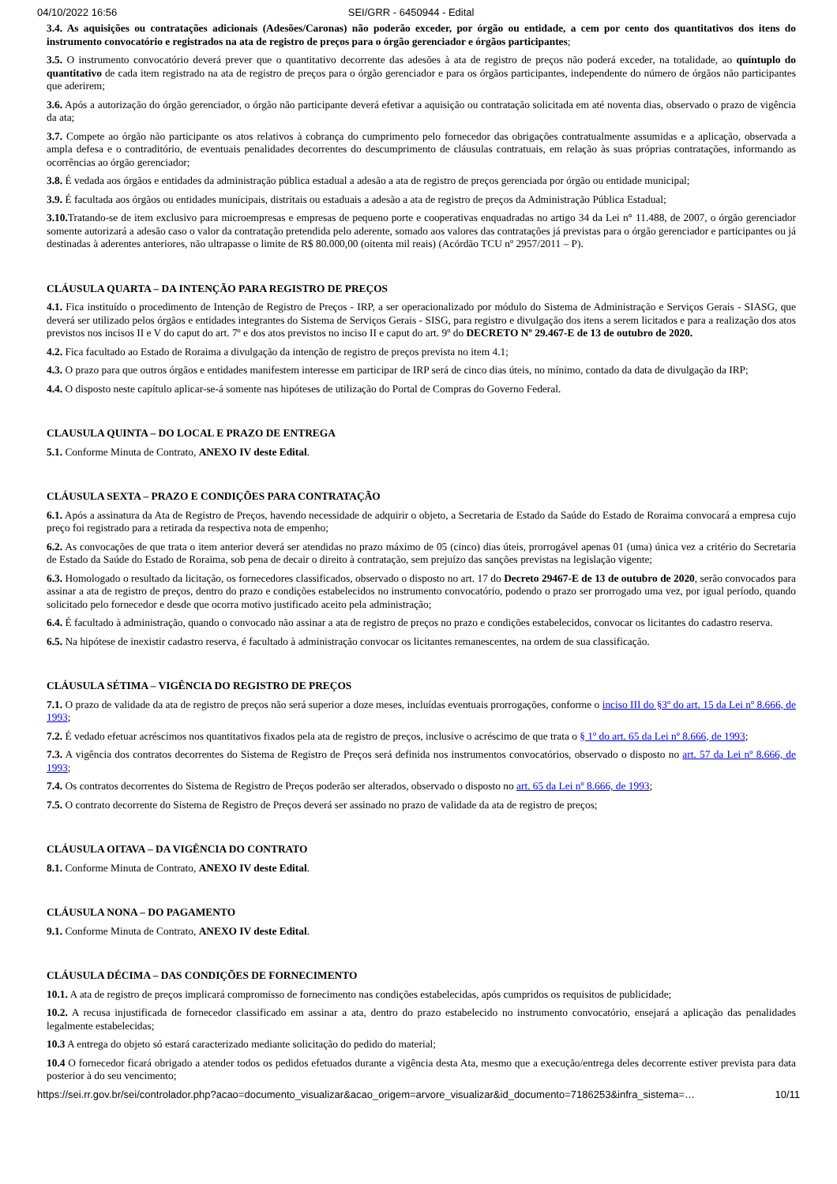04/10/2022 16:56 SEI/GRR - 6450944 - Edital
3.4. As aquisições ou contratações adicionais (Adesões/Caronas) não poderão exceder, por órgão ou entidade, a cem por cento dos quantitativos dos itens do instrumento convocatório e registrados na ata de registro de preços para o órgão gerenciador e órgãos participantes;
3.5. O instrumento convocatório deverá prever que o quantitativo decorrente das adesões à ata de registro de preços não poderá exceder, na totalidade, ao quíntuplo do quantitativo de cada item registrado na ata de registro de preços para o órgão gerenciador e para os órgãos participantes, independente do número de órgãos não participantes que aderirem;
3.6. Após a autorização do órgão gerenciador, o órgão não participante deverá efetivar a aquisição ou contratação solicitada em até noventa dias, observado o prazo de vigência da ata;
3.7. Compete ao órgão não participante os atos relativos à cobrança do cumprimento pelo fornecedor das obrigações contratualmente assumidas e a aplicação, observada a ampla defesa e o contraditório, de eventuais penalidades decorrentes do descumprimento de cláusulas contratuais, em relação às suas próprias contratações, informando as ocorrências ao órgão gerenciador;
3.8. É vedada aos órgãos e entidades da administração pública estadual a adesão a ata de registro de preços gerenciada por órgão ou entidade municipal;
3.9. É facultada aos órgãos ou entidades municipais, distritais ou estaduais a adesão a ata de registro de preços da Administração Pública Estadual;
3.10. Tratando-se de item exclusivo para microempresas e empresas de pequeno porte e cooperativas enquadradas no artigo 34 da Lei n° 11.488, de 2007, o órgão gerenciador somente autorizará a adesão caso o valor da contratação pretendida pelo aderente, somado aos valores das contratações já previstas para o órgão gerenciador e participantes ou já destinadas à aderentes anteriores, não ultrapasse o limite de R$ 80.000,00 (oitenta mil reais) (Acórdão TCU nº 2957/2011 – P).
CLÁUSULA QUARTA – DA INTENÇÃO PARA REGISTRO DE PREÇOS
4.1. Fica instituído o procedimento de Intenção de Registro de Preços - IRP, a ser operacionalizado por módulo do Sistema de Administração e Serviços Gerais - SIASG, que deverá ser utilizado pelos órgãos e entidades integrantes do Sistema de Serviços Gerais - SISG, para registro e divulgação dos itens a serem licitados e para a realização dos atos previstos nos incisos II e V do caput do art. 7º e dos atos previstos no inciso II e caput do art. 9º do DECRETO Nº 29.467-E de 13 de outubro de 2020.
4.2. Fica facultado ao Estado de Roraima a divulgação da intenção de registro de preços prevista no item 4.1;
4.3. O prazo para que outros órgãos e entidades manifestem interesse em participar de IRP será de cinco dias úteis, no mínimo, contado da data de divulgação da IRP;
4.4. O disposto neste capítulo aplicar-se-á somente nas hipóteses de utilização do Portal de Compras do Governo Federal.
CLAUSULA QUINTA – DO LOCAL E PRAZO DE ENTREGA
5.1. Conforme Minuta de Contrato, ANEXO IV deste Edital.
CLÁUSULA SEXTA – PRAZO E CONDIÇÕES PARA CONTRATAÇÃO
6.1. Após a assinatura da Ata de Registro de Preços, havendo necessidade de adquirir o objeto, a Secretaria de Estado da Saúde do Estado de Roraima convocará a empresa cujo preço foi registrado para a retirada da respectiva nota de empenho;
6.2. As convocações de que trata o item anterior deverá ser atendidas no prazo máximo de 05 (cinco) dias úteis, prorrogável apenas 01 (uma) única vez a critério do Secretaria de Estado da Saúde do Estado de Roraima, sob pena de decair o direito à contratação, sem prejuízo das sanções previstas na legislação vigente;
6.3. Homologado o resultado da licitação, os fornecedores classificados, observado o disposto no art. 17 do Decreto 29467-E de 13 de outubro de 2020, serão convocados para assinar a ata de registro de preços, dentro do prazo e condições estabelecidos no instrumento convocatório, podendo o prazo ser prorrogado uma vez, por igual período, quando solicitado pelo fornecedor e desde que ocorra motivo justificado aceito pela administração;
6.4. É facultado à administração, quando o convocado não assinar a ata de registro de preços no prazo e condições estabelecidos, convocar os licitantes do cadastro reserva.
6.5. Na hipótese de inexistir cadastro reserva, é facultado à administração convocar os licitantes remanescentes, na ordem de sua classificação.
CLÁUSULA SÉTIMA – VIGÊNCIA DO REGISTRO DE PREÇOS
7.1. O prazo de validade da ata de registro de preços não será superior a doze meses, incluídas eventuais prorrogações, conforme o inciso III do §3º do art. 15 da Lei nº 8.666, de 1993;
7.2. É vedado efetuar acréscimos nos quantitativos fixados pela ata de registro de preços, inclusive o acréscimo de que trata o § 1º do art. 65 da Lei nº 8.666, de 1993;
7.3. A vigência dos contratos decorrentes do Sistema de Registro de Preços será definida nos instrumentos convocatórios, observado o disposto no art. 57 da Lei nº 8.666, de 1993;
7.4. Os contratos decorrentes do Sistema de Registro de Preços poderão ser alterados, observado o disposto no art. 65 da Lei nº 8.666, de 1993;
7.5. O contrato decorrente do Sistema de Registro de Preços deverá ser assinado no prazo de validade da ata de registro de preços;
CLÁUSULA OITAVA – DA VIGÊNCIA DO CONTRATO
8.1. Conforme Minuta de Contrato, ANEXO IV deste Edital.
CLÁUSULA NONA – DO PAGAMENTO
9.1. Conforme Minuta de Contrato, ANEXO IV deste Edital.
CLÁUSULA DÉCIMA – DAS CONDIÇÕES DE FORNECIMENTO
10.1. A ata de registro de preços implicará compromisso de fornecimento nas condições estabelecidas, após cumpridos os requisitos de publicidade;
10.2. A recusa injustificada de fornecedor classificado em assinar a ata, dentro do prazo estabelecido no instrumento convocatório, ensejará a aplicação das penalidades legalmente estabelecidas;
10.3 A entrega do objeto só estará caracterizado mediante solicitação do pedido do material;
10.4 O fornecedor ficará obrigado a atender todos os pedidos efetuados durante a vigência desta Ata, mesmo que a execução/entrega deles decorrente estiver prevista para data posterior à do seu vencimento;
https://sei.rr.gov.br/sei/controlador.php?acao=documento_visualizar&acao_origem=arvore_visualizar&id_documento=7186253&infra_sistema=… 10/11